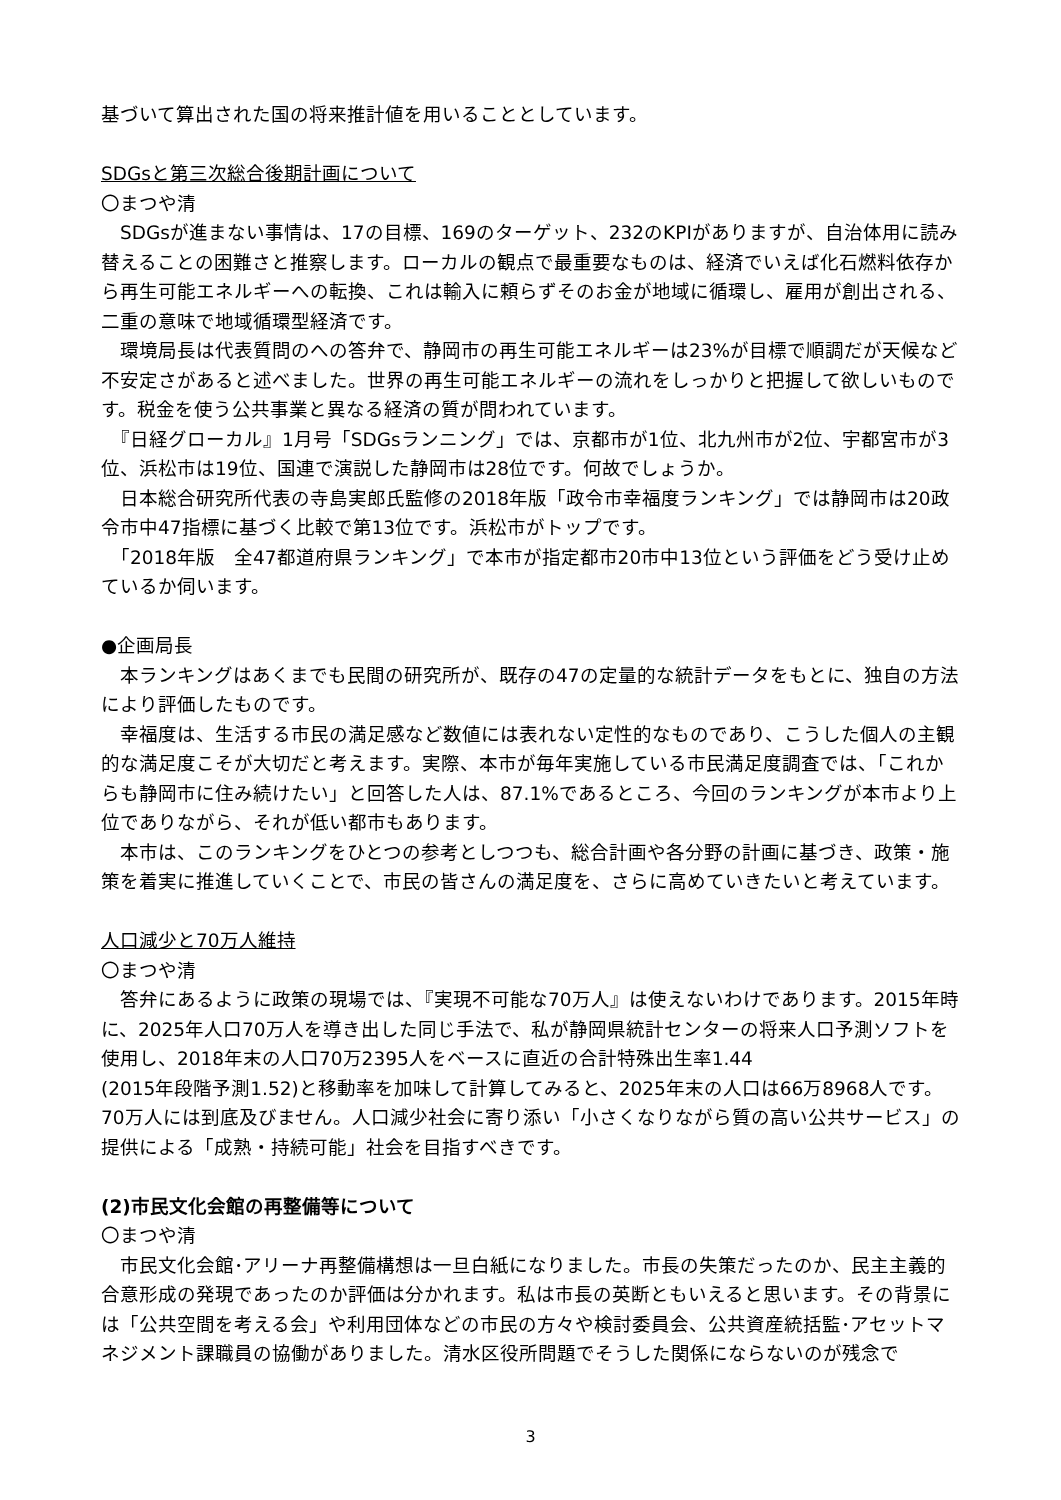基づいて算出された国の将来推計値を用いることとしています。
SDGsと第三次総合後期計画について
〇まつや清
　SDGsが進まない事情は、17の目標、169のターゲット、232のKPIがありますが、自治体用に読み替えることの困難さと推察します。ローカルの観点で最重要なものは、経済でいえば化石燃料依存から再生可能エネルギーへの転換、これは輸入に頼らずそのお金が地域に循環し、雇用が創出される、二重の意味で地域循環型経済です。
　環境局長は代表質問のへの答弁で、静岡市の再生可能エネルギーは23%が目標で順調だが天候など不安定さがあると述べました。世界の再生可能エネルギーの流れをしっかりと把握して欲しいものです。税金を使う公共事業と異なる経済の質が問われています。
　『日経グローカル』1月号「SDGsランニング」では、京都市が1位、北九州市が2位、宇都宮市が3位、浜松市は19位、国連で演説した静岡市は28位です。何故でしょうか。
　日本総合研究所代表の寺島実郎氏監修の2018年版「政令市幸福度ランキング」では静岡市は20政令市中47指標に基づく比較で第13位です。浜松市がトップです。
　「2018年版　全47都道府県ランキング」で本市が指定都市20市中13位という評価をどう受け止めているか伺います。
●企画局長
　本ランキングはあくまでも民間の研究所が、既存の47の定量的な統計データをもとに、独自の方法により評価したものです。
　幸福度は、生活する市民の満足感など数値には表れない定性的なものであり、こうした個人の主観的な満足度こそが大切だと考えます。実際、本市が毎年実施している市民満足度調査では、「これからも静岡市に住み続けたい」と回答した人は、87.1%であるところ、今回のランキングが本市より上位でありながら、それが低い都市もあります。
　本市は、このランキングをひとつの参考としつつも、総合計画や各分野の計画に基づき、政策・施策を着実に推進していくことで、市民の皆さんの満足度を、さらに高めていきたいと考えています。
人口減少と70万人維持
〇まつや清
　答弁にあるように政策の現場では、『実現不可能な70万人』は使えないわけであります。2015年時に、2025年人口70万人を導き出した同じ手法で、私が静岡県統計センターの将来人口予測ソフトを使用し、2018年末の人口70万2395人をベースに直近の合計特殊出生率1.44
(2015年段階予測1.52)と移動率を加味して計算してみると、2025年末の人口は66万8968人です。70万人には到底及びません。人口減少社会に寄り添い「小さくなりながら質の高い公共サービス」の提供による「成熟・持続可能」社会を目指すべきです。
(2)市民文化会館の再整備等について
〇まつや清
　市民文化会館･アリーナ再整備構想は一旦白紙になりました。市長の失策だったのか、民主主義的合意形成の発現であったのか評価は分かれます。私は市長の英断ともいえると思います。その背景には「公共空間を考える会」や利用団体などの市民の方々や検討委員会、公共資産統括監･アセットマネジメント課職員の協働がありました。清水区役所問題でそうした関係にならないのが残念で
3